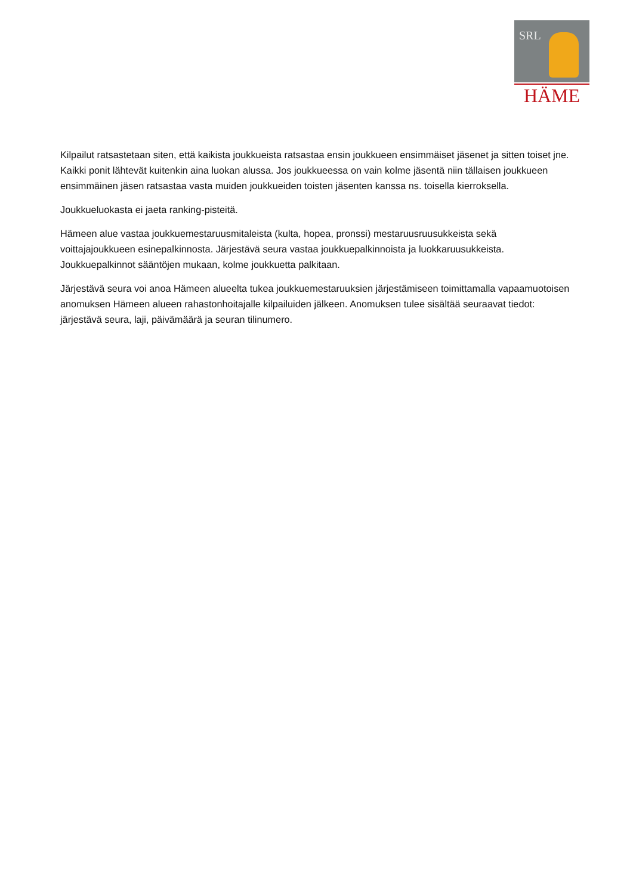SRL
HÄME
Kilpailut ratsastetaan siten, että kaikista joukkueista ratsastaa ensin joukkueen ensimmäiset jäsenet ja sitten toiset jne. Kaikki ponit lähtevät kuitenkin aina luokan alussa. Jos joukkueessa on vain kolme jäsentä niin tällaisen joukkueen ensimmäinen jäsen ratsastaa vasta muiden joukkueiden toisten jäsenten kanssa ns. toisella kierroksella.
Joukkueluokasta ei jaeta ranking-pisteitä.
Hämeen alue vastaa joukkuemestaruusmitaleista (kulta, hopea, pronssi) mestaruusruusukkeista sekä voittajajoukkueen esinepalkinnosta. Järjestävä seura vastaa joukkuepalkinnoista ja luokkaruusukkeista. Joukkuepalkinnot sääntöjen mukaan, kolme joukkuetta palkitaan.
Järjestävä seura voi anoa Hämeen alueelta tukea joukkuemestaruuksien järjestämiseen toimittamalla vapaamuotoisen anomuksen Hämeen alueen rahastonhoitajalle kilpailuiden jälkeen. Anomuksen tulee sisältää seuraavat tiedot: järjestävä seura, laji, päivämäärä ja seuran tilinumero.